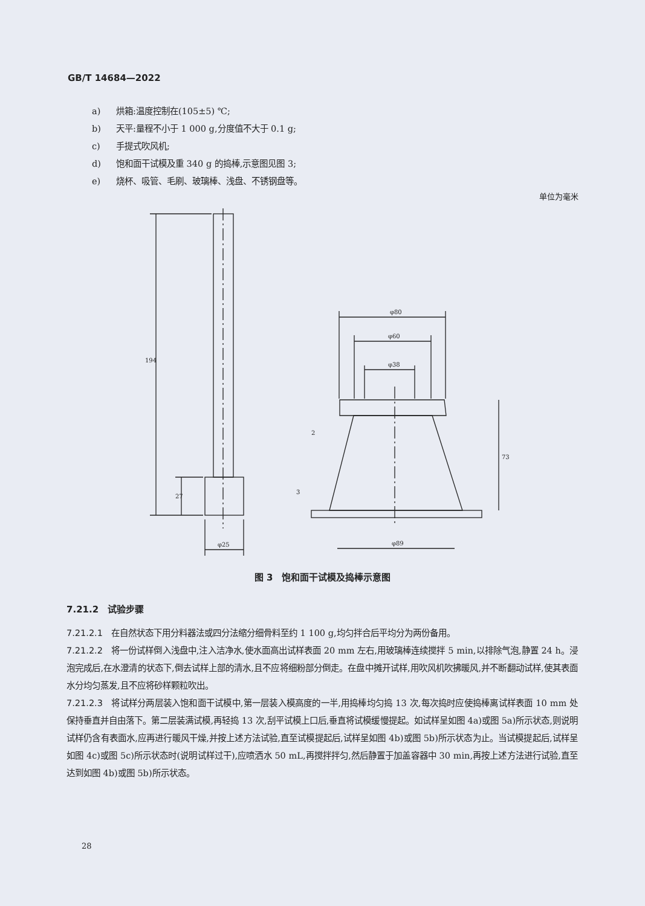GB/T 14684—2022
a) 烘箱:温度控制在(105±5) ℃;
b) 天平:量程不小于 1 000 g,分度值不大于 0.1 g;
c) 手提式吹风机;
d) 饱和面干试模及重 340 g 的捣棒,示意图见图 3;
e) 烧杯、吸管、毛刷、玻璃棒、浅盘、不锈钢盘等。
单位为毫米
194
27
φ25
φ80
φ60
φ38
φ89
73
2
3
图 3　饱和面干试模及捣棒示意图
7.21.2　试验步骤
7.21.2.1　在自然状态下用分料器法或四分法缩分细骨料至约 1 100 g,均匀拌合后平均分为两份备用。
7.21.2.2　将一份试样倒入浅盘中,注入洁净水,使水面高出试样表面 20 mm 左右,用玻璃棒连续搅拌 5 min,以排除气泡,静置 24 h。浸泡完成后,在水澄清的状态下,倒去试样上部的清水,且不应将细粉部分倒走。在盘中摊开试样,用吹风机吹拂暖风,并不断翻动试样,使其表面水分均匀蒸发,且不应将砂样颗粒吹出。
7.21.2.3　将试样分两层装入饱和面干试模中,第一层装入模高度的一半,用捣棒均匀捣 13 次,每次捣时应使捣棒离试样表面 10 mm 处保持垂直并自由落下。第二层装满试模,再轻捣 13 次,刮平试模上口后,垂直将试模缓慢提起。如试样呈如图 4a)或图 5a)所示状态,则说明试样仍含有表面水,应再进行暖风干燥,并按上述方法试验,直至试模提起后,试样呈如图 4b)或图 5b)所示状态为止。当试模提起后,试样呈如图 4c)或图 5c)所示状态时(说明试样过干),应喷洒水 50 mL,再搅拌拌匀,然后静置于加盖容器中 30 min,再按上述方法进行试验,直至达到如图 4b)或图 5b)所示状态。
28